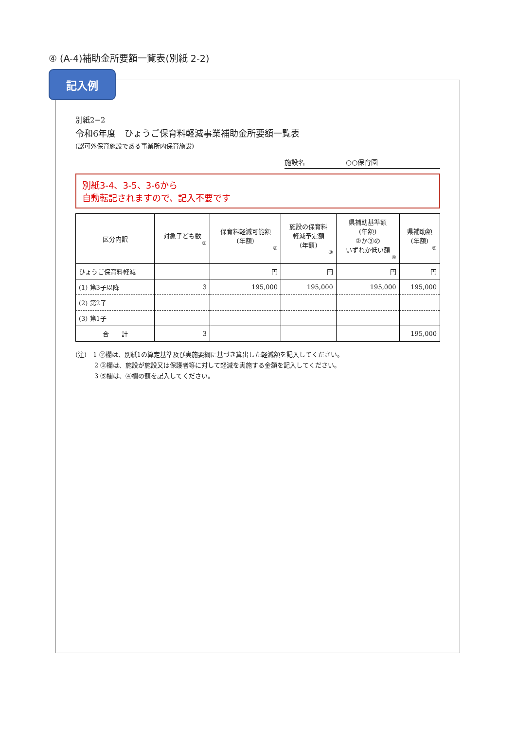④ (A-4)補助金所要額一覧表(別紙 2-2)
記入例
別紙2−2
令和6年度　ひょうご保育料軽減事業補助金所要額一覧表
(認可外保育施設である事業所内保育施設)
施設名　　　　　　○○保育園
別紙3-4、3-5、3-6から
自動転記されますので、記入不要です
| 区分内訳 | 対象子ども数 ① | 保育料軽減可能額 (年額) ② | 施設の保育料 軽減予定額 (年額) ③ | 県補助基準額 (年額) ②か③の いずれか低い額 ④ | 県補助額 (年額) ⑤ |
| --- | --- | --- | --- | --- | --- |
| ひょうご保育料軽減 | | 円 | 円 | 円 | 円 |
| (1) 第3子以降 | 3 | 195,000 | 195,000 | 195,000 | 195,000 |
| (2) 第2子 | | | | | |
| (3) 第1子 | | | | | |
| 合 計 | 3 | | | | 195,000 |
(注)　1 ②欄は、別紙1の算定基準及び実施要綱に基づき算出した軽減額を記入してください。
　　　2 ③欄は、施設が施設又は保護者等に対して軽減を実施する金額を記入してください。
　　　3 ⑤欄は、④欄の額を記入してください。